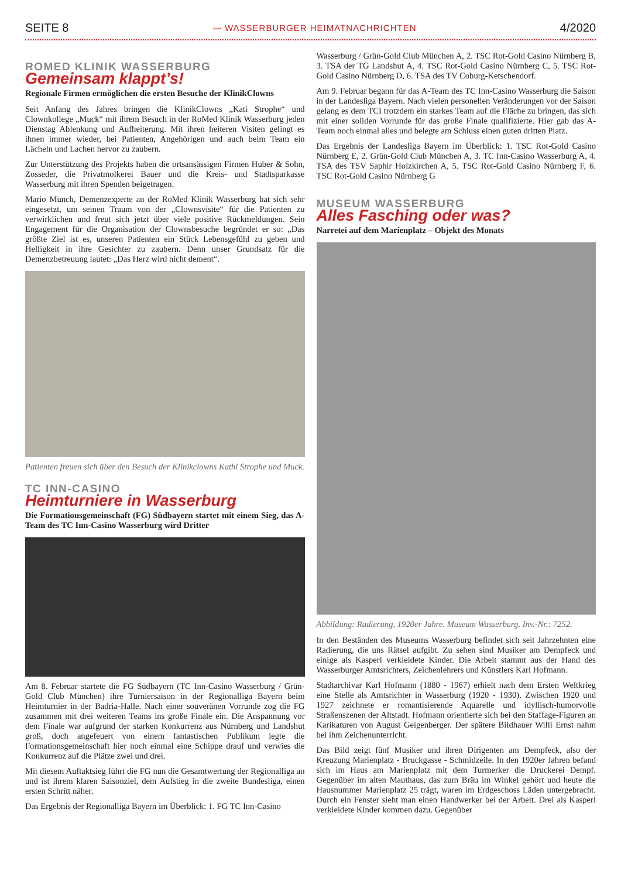SEITE 8 〰 WASSERBURGER HEIMATNACHRICHTEN 4/2020
ROMED KLINIK WASSERBURG
Gemeinsam klappt’s!
Regionale Firmen ermöglichen die ersten Besuche der KlinikClowns
Seit Anfang des Jahres bringen die KlinikClowns „Kati Strophe“ und Clownkollege „Muck“ mit ihrem Besuch in der RoMed Klinik Wasserburg jeden Dienstag Ablenkung und Aufheiterung. Mit ihren heiteren Visiten gelingt es ihnen immer wieder, bei Patienten, Angehörigen und auch beim Team ein Lächeln und Lachen hervor zu zaubern.
Zur Unterstützung des Projekts haben die ortsansässigen Firmen Huber & Sohn, Zosseder, die Privatmolkerei Bauer und die Kreis- und Stadtsparkasse Wasserburg mit ihren Spenden beigetragen.
Mario Münch, Demenzexperte an der RoMed Klinik Wasserburg hat sich sehr eingesetzt, um seinen Traum von der „Clownsvisite“ für die Patienten zu verwirklichen und freut sich jetzt über viele positive Rückmeldungen. Sein Engagement für die Organisation der Clownsbesuche begründet er so: „Das größte Ziel ist es, unseren Patienten ein Stück Lebensgefühl zu geben und Helligkeit in ihre Gesichter zu zaubern. Denn unser Grundsatz für die Demenzbetreuung lautet: „Das Herz wird nicht dement“.
Patienten freuen sich über den Besuch der Klinikclowns Kathi Strophe und Muck.
TC INN-CASINO
Heimturniere in Wasserburg
Die Formationsgemeinschaft (FG) Südbayern startet mit einem Sieg, das A-Team des TC Inn-Casino Wasserburg wird Dritter
Am 8. Februar startete die FG Südbayern (TC Inn-Casino Wasserburg / Grün-Gold Club München) ihre Turniersaison in der Regionalliga Bayern beim Heimturnier in der Badria-Halle. Nach einer souveränen Vorrunde zog die FG zusammen mit drei weiteren Teams ins große Finale ein. Die Anspannung vor dem Finale war aufgrund der starken Konkurrenz aus Nürnberg und Landshut groß, doch angefeuert von einem fantastischen Publikum legte die Formationsgemeinschaft hier noch einmal eine Schippe drauf und verwies die Konkurrenz auf die Plätze zwei und drei.
Mit diesem Auftaktsieg führt die FG nun die Gesamtwertung der Regionalliga an und ist ihrem klaren Saisonziel, dem Aufstieg in die zweite Bundesliga, einen ersten Schritt näher.
Das Ergebnis der Regionalliga Bayern im Überblick: 1. FG TC Inn-Casino
Wasserburg / Grün-Gold Club München A, 2. TSC Rot-Gold Casino Nürnberg B, 3. TSA der TG Landshut A, 4. TSC Rot-Gold Casino Nürnberg C, 5. TSC Rot-Gold Casino Nürnberg D, 6. TSA des TV Coburg-Ketschendorf.
Am 9. Februar begann für das A-Team des TC Inn-Casino Wasserburg die Saison in der Landesliga Bayern. Nach vielen personellen Veränderungen vor der Saison gelang es dem TCI trotzdem ein starkes Team auf die Fläche zu bringen, das sich mit einer soliden Vorrunde für das große Finale qualifizierte. Hier gab das A-Team noch einmal alles und belegte am Schluss einen guten dritten Platz.
Das Ergebnis der Landesliga Bayern im Überblick: 1. TSC Rot-Gold Casino Nürnberg E, 2. Grün-Gold Club München A, 3. TC Inn-Casino Wasserburg A, 4. TSA des TSV Saphir Holzkirchen A, 5. TSC Rot-Gold Casino Nürnberg F, 6. TSC Rot-Gold Casino Nürnberg G
MUSEUM WASSERBURG
Alles Fasching oder was?
Narretei auf dem Marienplatz – Objekt des Monats
Abbildung: Radierung, 1920er Jahre. Museum Wasserburg. Inv.-Nr.: 7252.
In den Beständen des Museums Wasserburg befindet sich seit Jahrzehnten eine Radierung, die uns Rätsel aufgibt. Zu sehen sind Musiker am Dempfeck und einige als Kasperl verkleidete Kinder. Die Arbeit stammt aus der Hand des Wasserburger Amtsrichters, Zeichenlehrers und Künstlers Karl Hofmann.
Stadtarchivar Karl Hofmann (1880 - 1967) erhielt nach dem Ersten Weltkrieg eine Stelle als Amtsrichter in Wasserburg (1920 - 1930). Zwischen 1920 und 1927 zeichnete er romantisierende Aquarelle und idyllisch-humorvolle Straßenszenen der Altstadt. Hofmann orientierte sich bei den Staffage-Figuren an Karikaturen von August Geigenberger. Der spätere Bildhauer Willi Ernst nahm bei ihm Zeichenunterricht.
Das Bild zeigt fünf Musiker und ihren Dirigenten am Dempfeck, also der Kreuzung Marienplatz - Bruckgasse - Schmidzeile. In den 1920er Jahren befand sich im Haus am Marienplatz mit dem Turmerker die Druckerei Dempf. Gegenüber im alten Mauthaus, das zum Bräu im Winkel gehört und heute die Hausnummer Marienplatz 25 trägt, waren im Erdgeschoss Läden untergebracht. Durch ein Fenster sieht man einen Handwerker bei der Arbeit. Drei als Kasperl verkleidete Kinder kommen dazu. Gegenüber